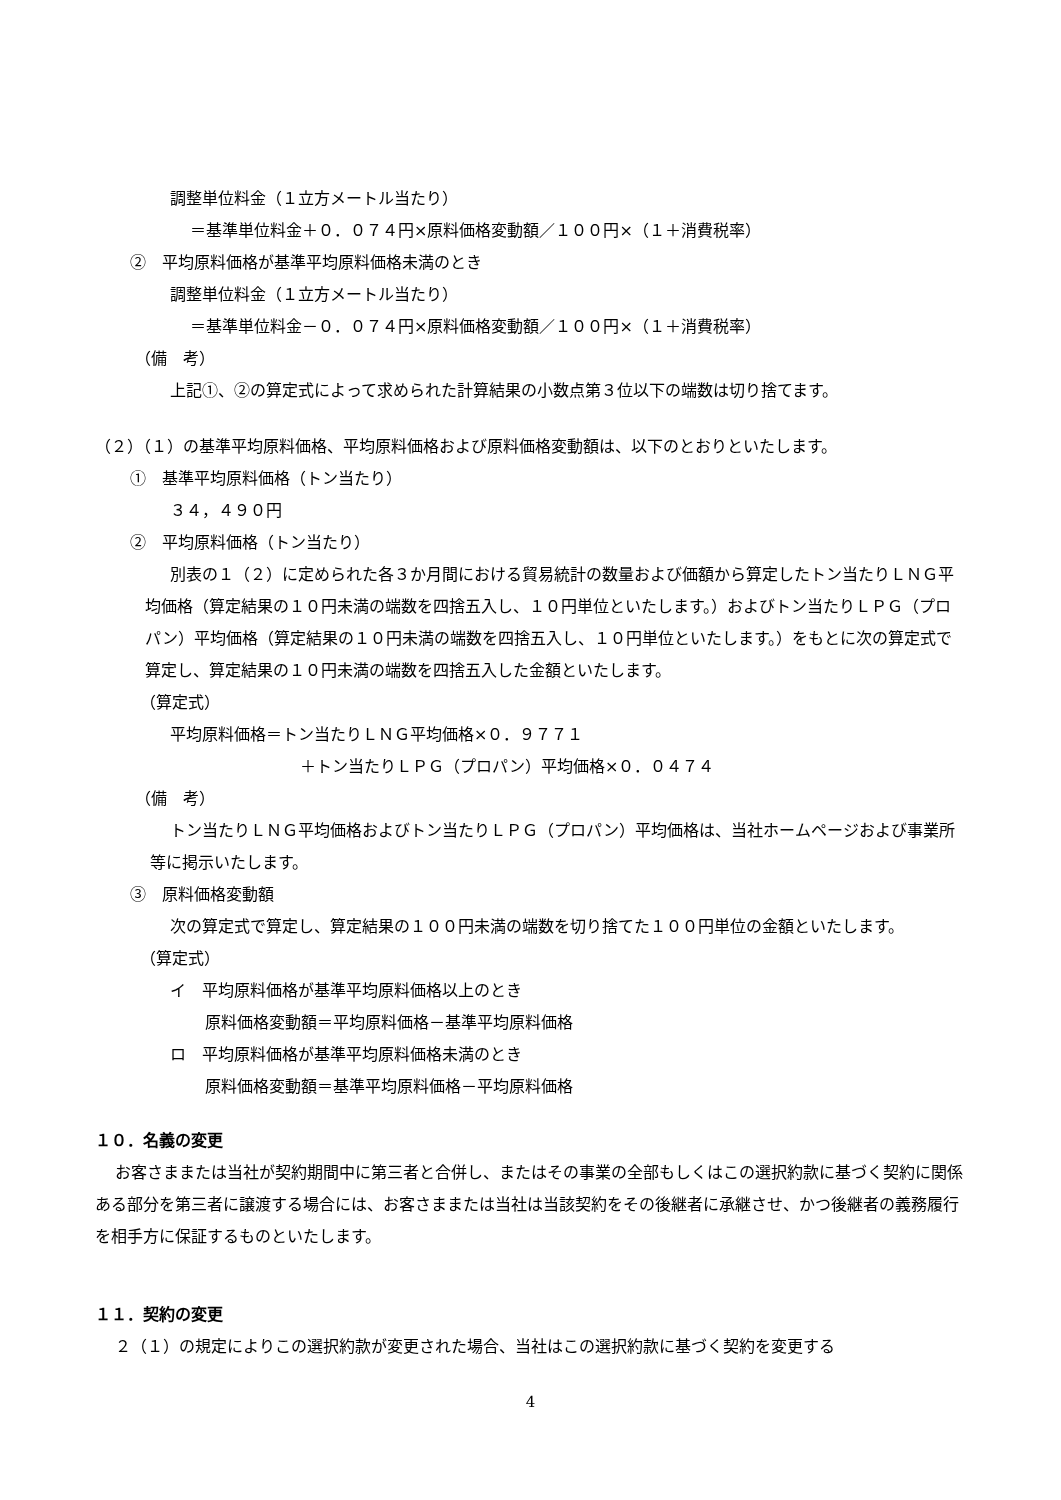調整単位料金（１立方メートル当たり）
＝基準単位料金＋０．０７４円×原料価格変動額／１００円×（１＋消費税率）
②　平均原料価格が基準平均原料価格未満のとき
調整単位料金（１立方メートル当たり）
＝基準単位料金－０．０７４円×原料価格変動額／１００円×（１＋消費税率）
（備　考）
上記①、②の算定式によって求められた計算結果の小数点第３位以下の端数は切り捨てます。
（２）（１）の基準平均原料価格、平均原料価格および原料価格変動額は、以下のとおりといたします。
①　基準平均原料価格（トン当たり）
３４，４９０円
②　平均原料価格（トン当たり）
別表の１（２）に定められた各３か月間における貿易統計の数量および価額から算定したトン当たりＬＮＧ平均価格（算定結果の１０円未満の端数を四捨五入し、１０円単位といたします。）およびトン当たりＬＰＧ（プロパン）平均価格（算定結果の１０円未満の端数を四捨五入し、１０円単位といたします。）をもとに次の算定式で算定し、算定結果の１０円未満の端数を四捨五入した金額といたします。
（算定式）
平均原料価格＝トン当たりＬＮＧ平均価格×０．９７７１
＋トン当たりＬＰＧ（プロパン）平均価格×０．０４７４
（備　考）
トン当たりＬＮＧ平均価格およびトン当たりＬＰＧ（プロパン）平均価格は、当社ホームページおよび事業所等に掲示いたします。
③　原料価格変動額
次の算定式で算定し、算定結果の１００円未満の端数を切り捨てた１００円単位の金額といたします。
（算定式）
イ　平均原料価格が基準平均原料価格以上のとき
原料価格変動額＝平均原料価格－基準平均原料価格
ロ　平均原料価格が基準平均原料価格未満のとき
原料価格変動額＝基準平均原料価格－平均原料価格
１０．名義の変更
お客さままたは当社が契約期間中に第三者と合併し、またはその事業の全部もしくはこの選択約款に基づく契約に関係ある部分を第三者に譲渡する場合には、お客さままたは当社は当該契約をその後継者に承継させ、かつ後継者の義務履行を相手方に保証するものといたします。
１１．契約の変更
２（１）の規定によりこの選択約款が変更された場合、当社はこの選択約款に基づく契約を変更する
4